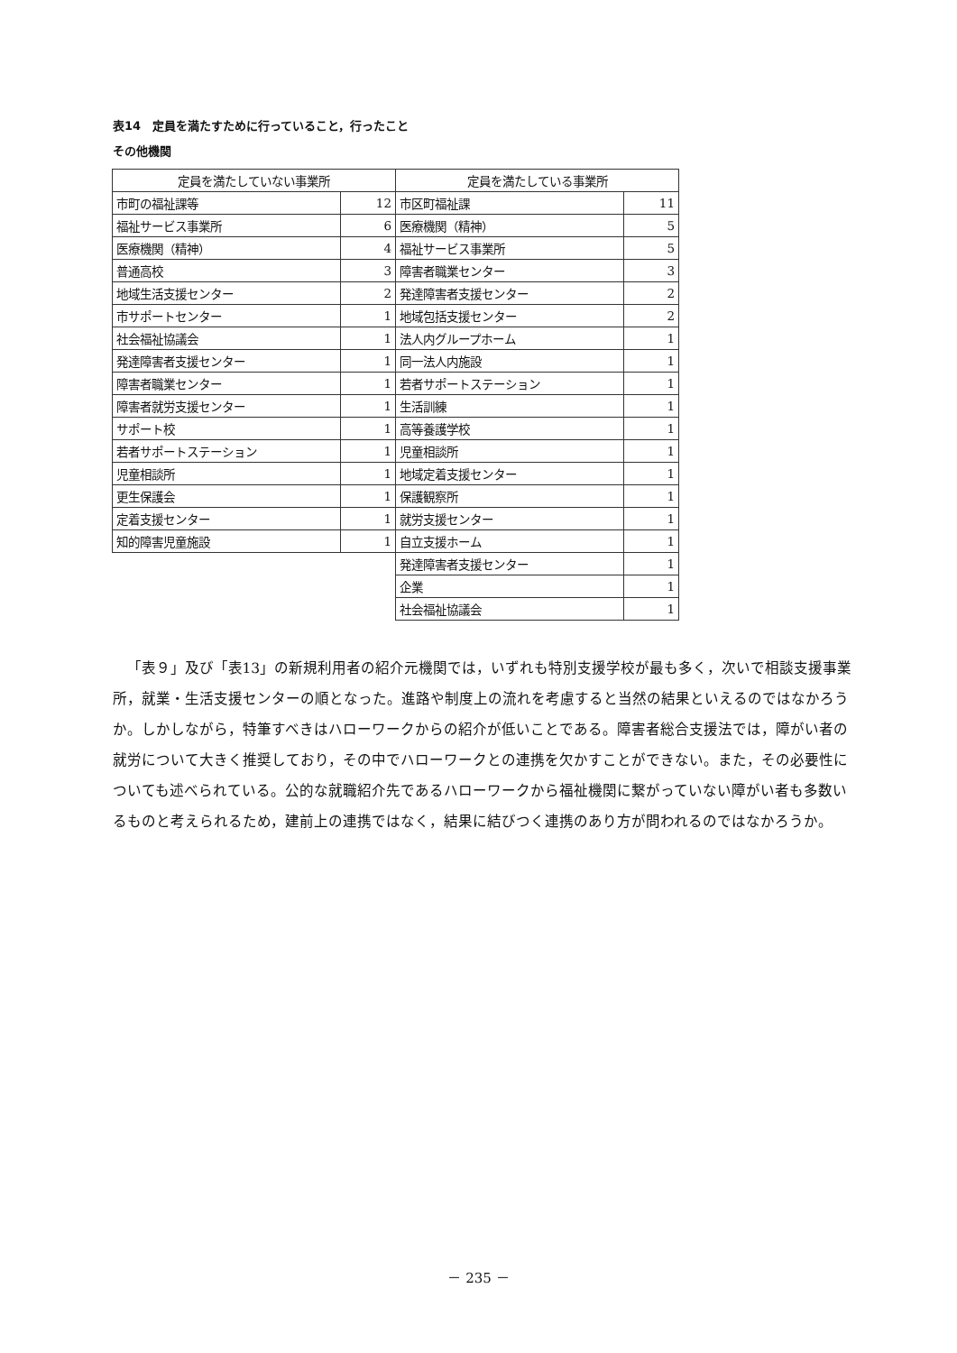表14　定員を満たすために行っていること，行ったこと
その他機関
| 定員を満たしていない事業所 | | 定員を満たしている事業所 | |
| --- | --- | --- | --- |
| 市町の福祉課等 | 12 | 市区町福祉課 | 11 |
| 福祉サービス事業所 | 6 | 医療機関（精神） | 5 |
| 医療機関（精神） | 4 | 福祉サービス事業所 | 5 |
| 普通高校 | 3 | 障害者職業センター | 3 |
| 地域生活支援センター | 2 | 発達障害者支援センター | 2 |
| 市サポートセンター | 1 | 地域包括支援センター | 2 |
| 社会福祉協議会 | 1 | 法人内グループホーム | 1 |
| 発達障害者支援センター | 1 | 同一法人内施設 | 1 |
| 障害者職業センター | 1 | 若者サポートステーション | 1 |
| 障害者就労支援センター | 1 | 生活訓練 | 1 |
| サポート校 | 1 | 高等養護学校 | 1 |
| 若者サポートステーション | 1 | 児童相談所 | 1 |
| 児童相談所 | 1 | 地域定着支援センター | 1 |
| 更生保護会 | 1 | 保護観察所 | 1 |
| 定着支援センター | 1 | 就労支援センター | 1 |
| 知的障害児童施設 | 1 | 自立支援ホーム | 1 |
| | | 発達障害者支援センター | 1 |
| | | 企業 | 1 |
| | | 社会福祉協議会 | 1 |
「表９」及び「表13」の新規利用者の紹介元機関では，いずれも特別支援学校が最も多く，次いで相談支援事業所，就業・生活支援センターの順となった。進路や制度上の流れを考慮すると当然の結果といえるのではなかろうか。しかしながら，特筆すべきはハローワークからの紹介が低いことである。障害者総合支援法では，障がい者の就労について大きく推奨しており，その中でハローワークとの連携を欠かすことができない。また，その必要性についても述べられている。公的な就職紹介先であるハローワークから福祉機関に繋がっていない障がい者も多数いるものと考えられるため，建前上の連携ではなく，結果に結びつく連携のあり方が問われるのではなかろうか。
－ 235 －